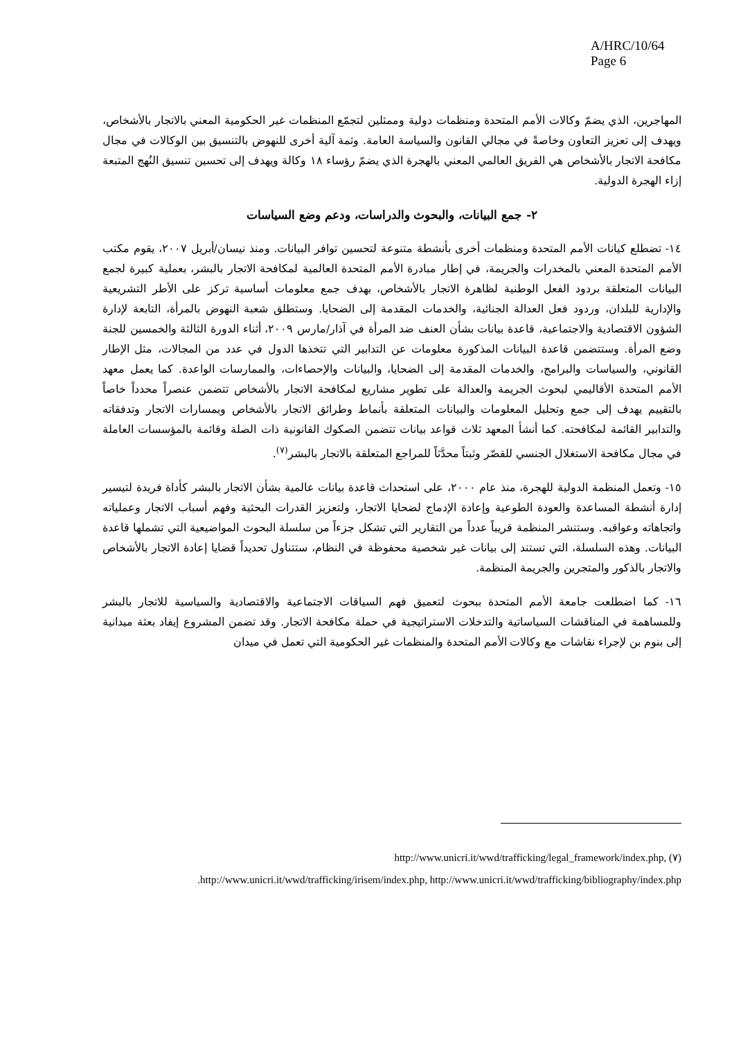A/HRC/10/64
Page 6
المهاجرين، الذي يضمّ وكالات الأمم المتحدة ومنظمات دولية وممثلين لتجمّع المنظمات غير الحكومية المعني بالاتجار بالأشخاص، ويهدف إلى تعزيز التعاون وخاصةً في مجالي القانون والسياسة العامة. وثمة آلية أخرى للنهوض بالتنسيق بين الوكالات في مجال مكافحة الاتجار بالأشخاص هي الفريق العالمي المعني بالهجرة الذي يضمّ رؤساء ١٨ وكالة ويهدف إلى تحسين تنسيق النُهج المتبعة إزاء الهجرة الدولية.
٢- جمع البيانات، والبحوث والدراسات، ودعم وضع السياسات
١٤- تضطلع كيانات الأمم المتحدة ومنظمات أخرى بأنشطة متنوعة لتحسين توافر البيانات. ومنذ نيسان/أبريل ٢٠٠٧، يقوم مكتب الأمم المتحدة المعني بالمخدرات والجريمة، في إطار مبادرة الأمم المتحدة العالمية لمكافحة الاتجار بالبشر، بعملية كبيرة لجمع البيانات المتعلقة بردود الفعل الوطنية لظاهرة الاتجار بالأشخاص، بهدف جمع معلومات أساسية تركز على الأطر التشريعية والإدارية للبلدان، وردود فعل العدالة الجنائية، والخدمات المقدمة إلى الضحايا. وستطلق شعبة النهوض بالمرأة، التابعة لإدارة الشؤون الاقتصادية والاجتماعية، قاعدة بيانات بشأن العنف ضد المرأة في آذار/مارس ٢٠٠٩، أثناء الدورة الثالثة والخمسين للجنة وضع المرأة. وستتضمن قاعدة البيانات المذكورة معلومات عن التدابير التي تتخذها الدول في عدد من المجالات، مثل الإطار القانوني، والسياسات والبرامج، والخدمات المقدمة إلى الضحايا، والبيانات والإحصاءات، والممارسات الواعدة. كما يعمل معهد الأمم المتحدة الأقاليمي لبحوث الجريمة والعدالة على تطوير مشاريع لمكافحة الاتجار بالأشخاص تتضمن عنصراً محدداً خاصاً بالتقييم يهدف إلى جمع وتحليل المعلومات والبيانات المتعلقة بأنماط وطرائق الاتجار بالأشخاص وبمسارات الاتجار وتدفقاته والتدابير القائمة لمكافحته. كما أنشأ المعهد ثلاث قواعد بيانات تتضمن الصكوك القانونية ذات الصلة وقائمة بالمؤسسات العاملة في مجال مكافحة الاستغلال الجنسي للقصّر وثبتاً محدَّثاً للمراجع المتعلقة بالاتجار بالبشر<sup>(٧)</sup>.
١٥- وتعمل المنظمة الدولية للهجرة، منذ عام ٢٠٠٠، على استحداث قاعدة بيانات عالمية بشأن الاتجار بالبشر كأداة فريدة لتيسير إدارة أنشطة المساعدة والعودة الطوعية وإعادة الإدماج لضحايا الاتجار، ولتعزيز القدرات البحثية وفهم أسباب الاتجار وعملياته واتجاهاته وعواقبه. وستنشر المنظمة قريباً عدداً من التقارير التي تشكل جزءاً من سلسلة البحوث المواضيعية التي تشملها قاعدة البيانات. وهذه السلسلة، التي تستند إلى بيانات غير شخصية محفوظة في النظام، ستتناول تحديداً قضايا إعادة الاتجار بالأشخاص والاتجار بالذكور والمتجرين والجريمة المنظمة.
١٦- كما اضطلعت جامعة الأمم المتحدة ببحوث لتعميق فهم السياقات الاجتماعية والاقتصادية والسياسية للاتجار بالبشر وللمساهمة في المناقشات السياساتية والتدخلات الاستراتيجية في حملة مكافحة الاتجار. وقد تضمن المشروع إيفاد بعثة ميدانية إلى بنوم بن لإجراء نقاشات مع وكالات الأمم المتحدة والمنظمات غير الحكومية التي تعمل في ميدان
(٧) http://www.unicri.it/wwd/trafficking/legal_framework/index.php,
http://www.unicri.it/wwd/trafficking/irisem/index.php, http://www.unicri.it/wwd/trafficking/bibliography/index.php.